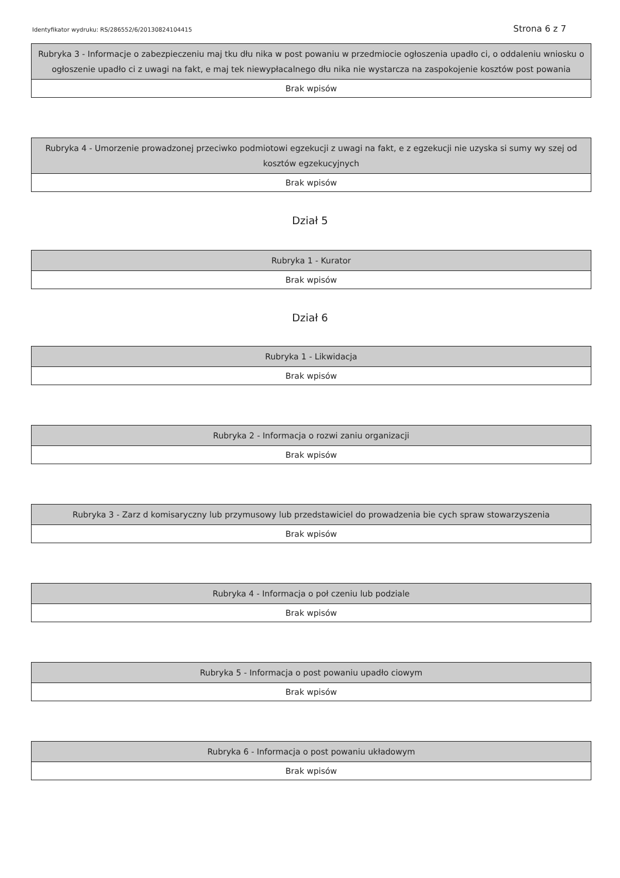Identyfikator wydruku: RS/286552/6/20130824104415 Strona 6 z 7
| Rubryka 3 - Informacje o zabezpieczeniu maj tku dłu nika w post powaniu w przedmiocie ogłoszenia upadło ci, o oddaleniu wniosku o ogłoszenie upadło ci z uwagi na fakt, e maj tek niewypłacalnego dłu nika nie wystarcza na zaspokojenie kosztów post powania |
| --- |
| Brak wpisów |
| Rubryka 4 - Umorzenie prowadzonej przeciwko podmiotowi egzekucji z uwagi na fakt, e z egzekucji nie uzyska si sumy wy szej od kosztów egzekucyjnych |
| --- |
| Brak wpisów |
Dział 5
| Rubryka 1 - Kurator |
| --- |
| Brak wpisów |
Dział 6
| Rubryka 1 - Likwidacja |
| --- |
| Brak wpisów |
| Rubryka 2 - Informacja o rozwi zaniu organizacji |
| --- |
| Brak wpisów |
| Rubryka 3 - Zarz d komisaryczny lub przymusowy lub przedstawiciel do prowadzenia bie cych spraw stowarzyszenia |
| --- |
| Brak wpisów |
| Rubryka 4 - Informacja o poł czeniu lub podziale |
| --- |
| Brak wpisów |
| Rubryka 5 - Informacja o post powaniu upadło ciowym |
| --- |
| Brak wpisów |
| Rubryka 6 - Informacja o post powaniu układowym |
| --- |
| Brak wpisów |